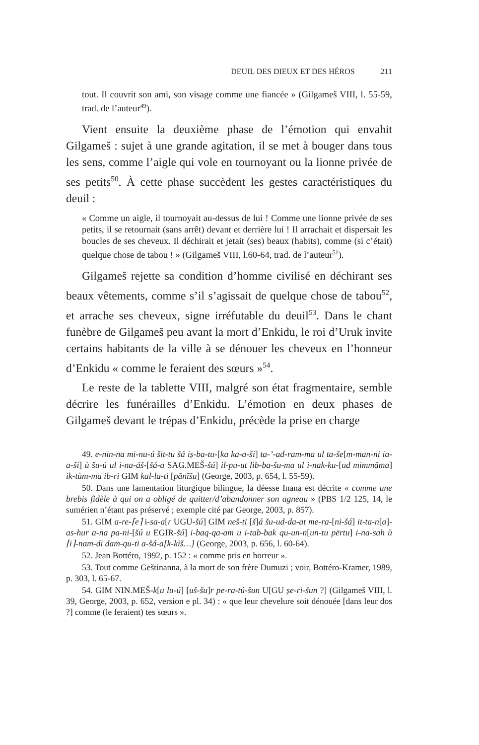DEUIL DES DIEUX ET DES HÉROS 211
tout. Il couvrit son ami, son visage comme une fiancée » (Gilgameš VIII, l. 55-59, trad. de l’auteur<sup>49</sup>).
Vient ensuite la deuxième phase de l’émotion qui envahit Gilgameš : sujet à une grande agitation, il se met à bouger dans tous les sens, comme l’aigle qui vole en tournoyant ou la lionne privée de ses petits<sup>50</sup>. À cette phase succèdent les gestes caractéristiques du deuil :
« Comme un aigle, il tournoyait au-dessus de lui ! Comme une lionne privée de ses petits, il se retournait (sans arrêt) devant et derrière lui ! Il arrachait et dispersait les boucles de ses cheveux. Il déchirait et jetait (ses) beaux (habits), comme (si c’était) quelque chose de tabou ! » (Gilgameš VIII, l.60-64, trad. de l’auteur<sup>51</sup>).
Gilgameš rejette sa condition d’homme civilisé en déchirant ses beaux vêtements, comme s’il s’agissait de quelque chose de tabou<sup>52</sup>, et arrache ses cheveux, signe irréfutable du deuil<sup>53</sup>. Dans le chant funèbre de Gilgameš peu avant la mort d’Enkidu, le roi d’Uruk invite certains habitants de la ville à se dénouer les cheveux en l’honneur d’Enkidu « comme le feraient des sœurs »<sup>54</sup>.
Le reste de la tablette VIII, malgré son état fragmentaire, semble décrire les funérailles d’Enkidu. L’émotion en deux phases de Gilgameš devant le trépas d’Enkidu, précède la prise en charge
49. e-nin-na mi-nu-ú šit-tu šá iṣ-ba-tu-[ka ka-a-ši] ta-’-ad-ram-ma ul ta-še[m-man-ni ia-a-ši] ù šu-ú ul i-na-áš-[šá-a SAG.MEŠ-šú] il-pu-ut lìb-ba-šu-ma ul i-nak-ku-[ud mimmāma] ik-tùm-ma ib-ri GIM kal-la-ti [pānīšu] (George, 2003, p. 654, l. 55-59).
50. Dans une lamentation liturgique bilingue, la déesse Inana est décrite « comme une brebis fidèle à qui on a obligé de quitter/d’abandonner son agneau » (PBS 1/2 125, 14, le sumérien n’étant pas préservé ; exemple cité par George, 2003, p. 857).
51. GIM a-re-⌈e⌉ i-sa-a[r UGU-šú] GIM neš-ti [š]á šu-ud-da-at me-ra-[ni-šá] it-ta-n[a]-as-hur a-na pa-ni-[šú u EGIR-šú] i-baq-qa-am u i-tab-bak qu-un-n[un-tu pērtu] i-na-sah ù ⌈i⌉-nam-di dam-qu-ti a-šá-a[k-kiš…] (George, 2003, p. 656, l. 60-64).
52. Jean Bottéro, 1992, p. 152 : « comme pris en horreur ».
53. Tout comme Geštinanna, à la mort de son frère Dumuzi ; voir, Bottéro-Kramer, 1989, p. 303, l. 65-67.
54. GIM NIN.MEŠ-k[u lu-ú] [uš-šu]r pe-ra-tú-šun U[GU ṣe-ri-šun ?] (Gilgameš VIII, l. 39, George, 2003, p. 652, version e pl. 34) : « que leur chevelure soit dénouée [dans leur dos ?] comme (le feraient) tes sœurs ».